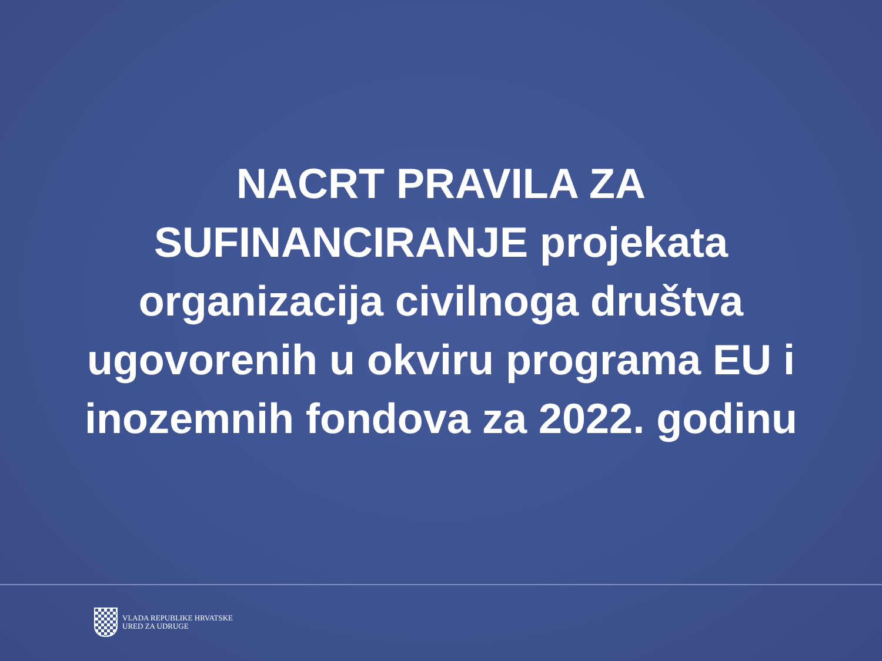NACRT PRAVILA ZA SUFINANCIRANJE projekata organizacija civilnoga društva ugovorenih u okviru programa EU i inozemnih fondova za 2022. godinu
VLADA REPUBLIKE HRVATSKE
URED ZA UDRUGE